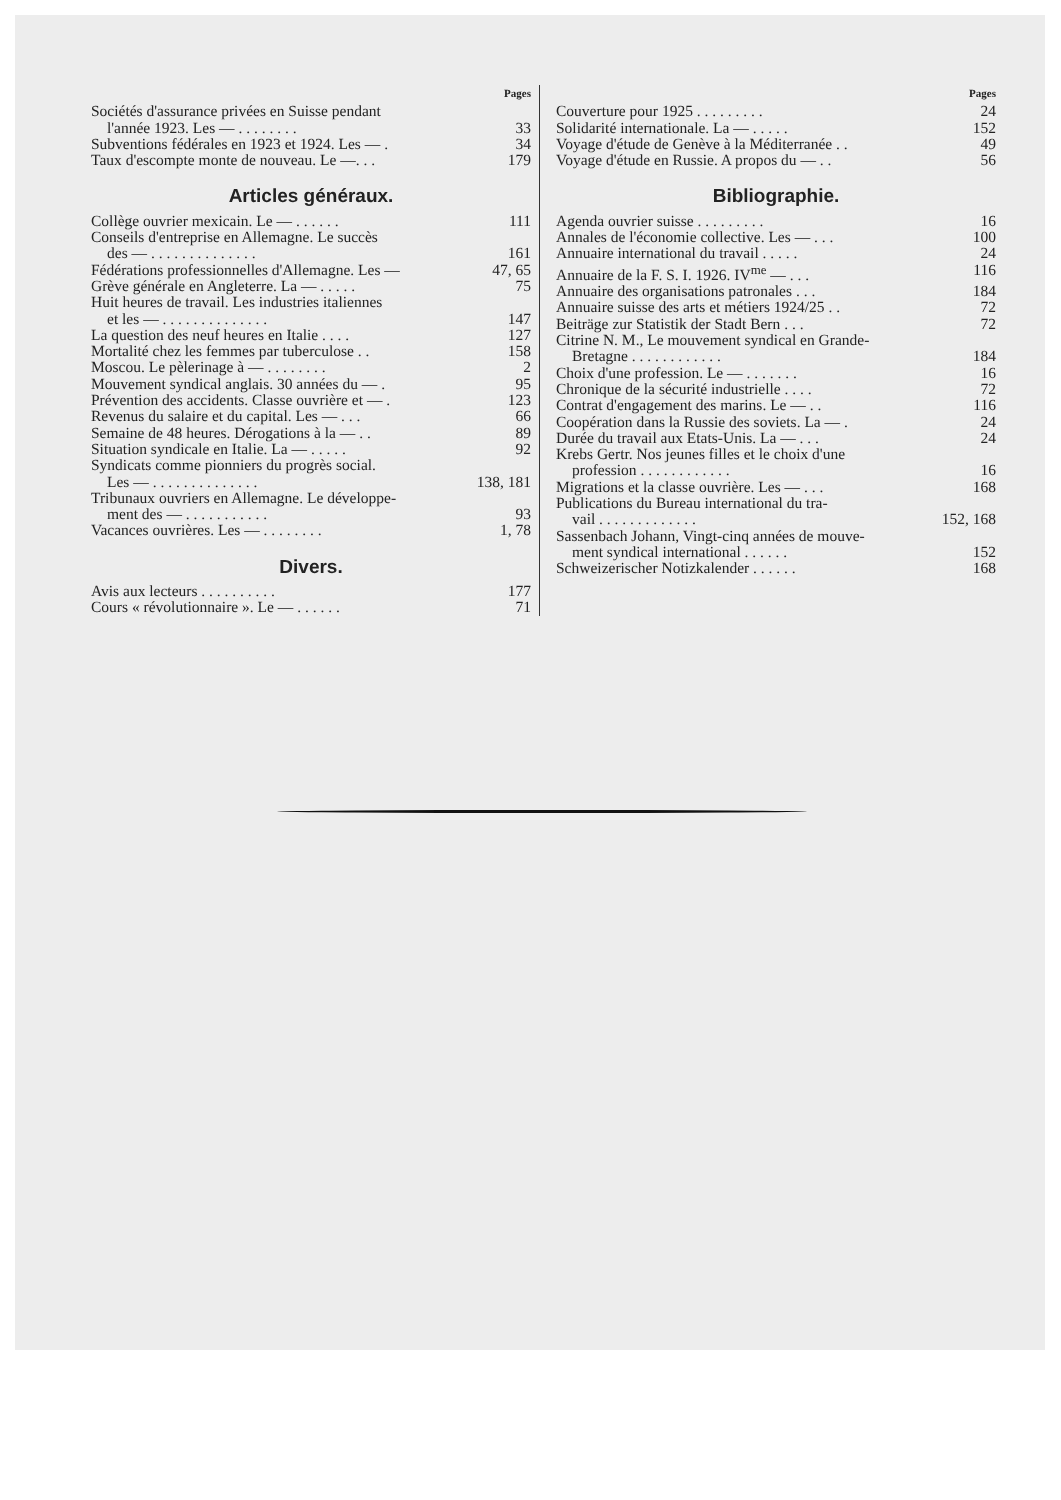Pages
Sociétés d'assurance privées en Suisse pendant
l'année 1923. Les — . . . . . . . . 33
Subventions fédérales en 1923 et 1924. Les — . 34
Taux d'escompte monte de nouveau. Le —. . . 179
Articles généraux.
Collège ouvrier mexicain. Le — . . . . . . 111
Conseils d'entreprise en Allemagne. Le succès
des — . . . . . . . . . . . . . . 161
Fédérations professionnelles d'Allemagne. Les — 47, 65
Grève générale en Angleterre. La — . . . . . 75
Huit heures de travail. Les industries italiennes
et les — . . . . . . . . . . . . . . 147
La question des neuf heures en Italie . . . . 127
Mortalité chez les femmes par tuberculose . . 158
Moscou. Le pèlerinage à — . . . . . . . . 2
Mouvement syndical anglais. 30 années du — . 95
Prévention des accidents. Classe ouvrière et — . 123
Revenus du salaire et du capital. Les — . . . 66
Semaine de 48 heures. Dérogations à la — . . 89
Situation syndicale en Italie. La — . . . . . 92
Syndicats comme pionniers du progrès social.
Les — . . . . . . . . . . . . . . 138, 181
Tribunaux ouvriers en Allemagne. Le développe-
ment des — . . . . . . . . . . . 93
Vacances ouvrières. Les — . . . . . . . . 1, 78
Divers.
Avis aux lecteurs . . . . . . . . . . 177
Cours « révolutionnaire ». Le — . . . . . . 71
Pages
Couverture pour 1925 . . . . . . . . . 24
Solidarité internationale. La — . . . . . 152
Voyage d'étude de Genève à la Méditerranée . . 49
Voyage d'étude en Russie. A propos du — . . 56
Bibliographie.
Agenda ouvrier suisse . . . . . . . . . 16
Annales de l'économie collective. Les — . . . 100
Annuaire international du travail . . . . . 24
Annuaire de la F. S. I. 1926. IV<sup>me</sup> — . . . 116
Annuaire des organisations patronales . . . 184
Annuaire suisse des arts et métiers 1924/25 . . 72
Beiträge zur Statistik der Stadt Bern . . . 72
Citrine N. M., Le mouvement syndical en Grande-
Bretagne . . . . . . . . . . . . 184
Choix d'une profession. Le — . . . . . . . 16
Chronique de la sécurité industrielle . . . . 72
Contrat d'engagement des marins. Le — . . 116
Coopération dans la Russie des soviets. La — . 24
Durée du travail aux Etats-Unis. La — . . . 24
Krebs Gertr. Nos jeunes filles et le choix d'une
profession . . . . . . . . . . . . 16
Migrations et la classe ouvrière. Les — . . . 168
Publications du Bureau international du tra-
vail . . . . . . . . . . . . . 152, 168
Sassenbach Johann, Vingt-cinq années de mouve-
ment syndical international . . . . . . 152
Schweizerischer Notizkalender . . . . . . 168